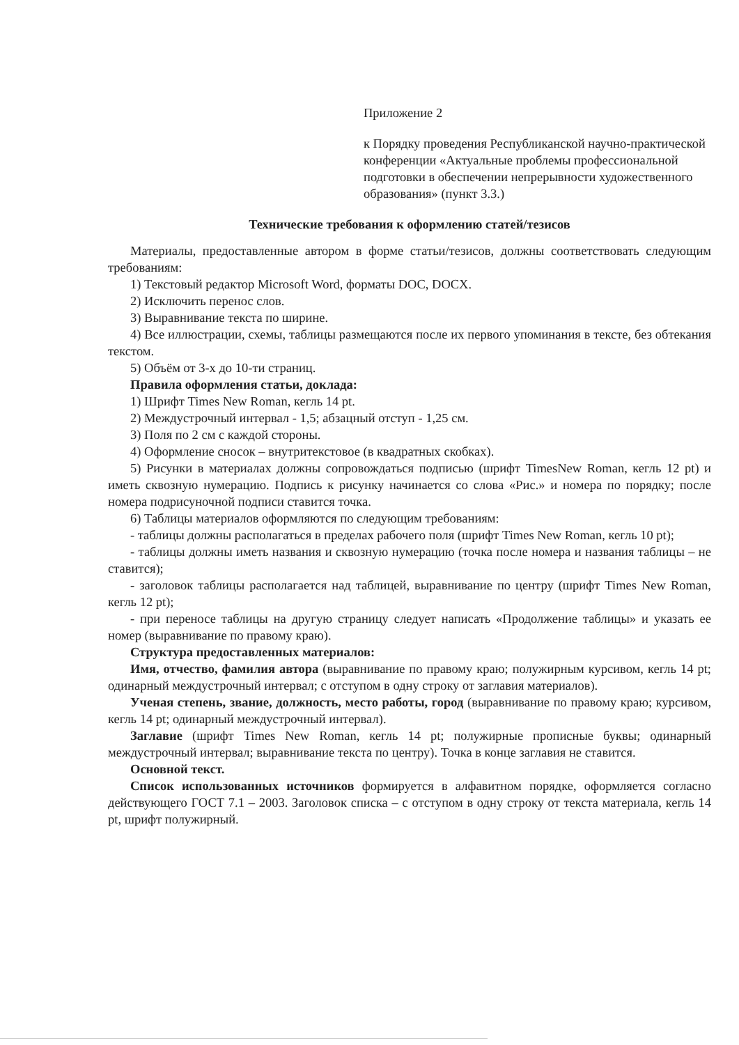Приложение 2
к Порядку проведения Республиканской научно-практической конференции «Актуальные проблемы профессиональной подготовки в обеспечении непрерывности художественного образования» (пункт 3.3.)
Технические требования к оформлению статей/тезисов
Материалы, предоставленные автором в форме статьи/тезисов, должны соответствовать следующим требованиям:
1) Текстовый редактор Microsoft Word, форматы DOC, DOCX.
2) Исключить перенос слов.
3) Выравнивание текста по ширине.
4) Все иллюстрации, схемы, таблицы размещаются после их первого упоминания в тексте, без обтекания текстом.
5) Объём от 3-х до 10-ти страниц.
Правила оформления статьи, доклада:
1) Шрифт Times New Roman, кегль 14 pt.
2) Междустрочный интервал - 1,5; абзацный отступ - 1,25 см.
3) Поля по 2 см с каждой стороны.
4) Оформление сносок – внутритекстовое (в квадратных скобках).
5) Рисунки в материалах должны сопровождаться подписью (шрифт TimesNew Roman, кегль 12 pt) и иметь сквозную нумерацию. Подпись к рисунку начинается со слова «Рис.» и номера по порядку; после номера подрисуночной подписи ставится точка.
6) Таблицы материалов оформляются по следующим требованиям:
- таблицы должны располагаться в пределах рабочего поля (шрифт Times New Roman, кегль 10 pt);
- таблицы должны иметь названия и сквозную нумерацию (точка после номера и названия таблицы – не ставится);
- заголовок таблицы располагается над таблицей, выравнивание по центру (шрифт Times New Roman, кегль 12 pt);
- при переносе таблицы на другую страницу следует написать «Продолжение таблицы» и указать ее номер (выравнивание по правому краю).
Структура предоставленных материалов:
Имя, отчество, фамилия автора (выравнивание по правому краю; полужирным курсивом, кегль 14 pt; одинарный междустрочный интервал; с отступом в одну строку от заглавия материалов).
Ученая степень, звание, должность, место работы, город (выравнивание по правому краю; курсивом, кегль 14 pt; одинарный междустрочный интервал).
Заглавие (шрифт Times New Roman, кегль 14 pt; полужирные прописные буквы; одинарный междустрочный интервал; выравнивание текста по центру). Точка в конце заглавия не ставится.
Основной текст.
Список использованных источников формируется в алфавитном порядке, оформляется согласно действующего ГОСТ 7.1 – 2003. Заголовок списка – с отступом в одну строку от текста материала, кегль 14 pt, шрифт полужирный.